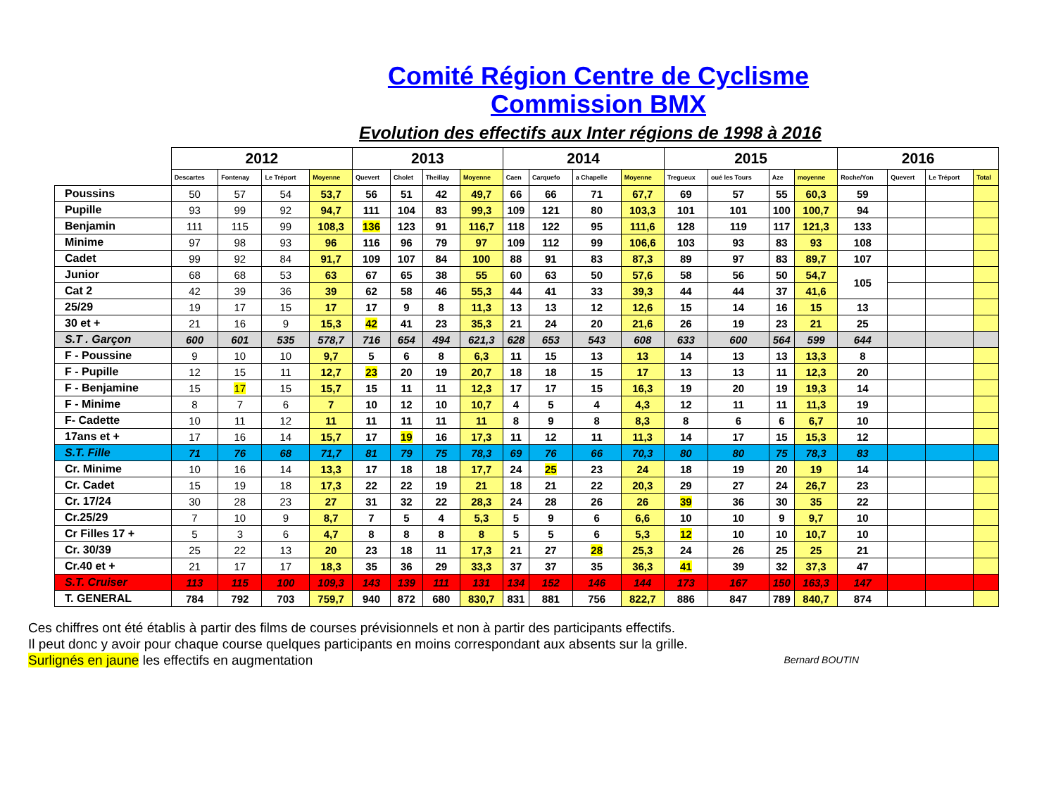Comité Région Centre de Cyclisme
Commission BMX
Evolution des effectifs aux Inter régions de 1998 à 2016
| | 2012 | | | | 2013 | | | | 2014 | | | | 2015 | | | | 2016 | | | |
| --- | --- | --- | --- | --- | --- | --- | --- | --- | --- | --- | --- | --- | --- | --- | --- | --- | --- | --- | --- | --- |
| | Descartes | Fontenay | Le Tréport | Moyenne | Quevert | Cholet | Theillay | Moyenne | Caen | Carquefo | a Chapelle | Moyenne | Tregueux | oué les Tours | Aze | moyenne | Roche/Yon | Quevert | Le Tréport | Total |
| Poussins | 50 | 57 | 54 | 53,7 | 56 | 51 | 42 | 49,7 | 66 | 66 | 71 | 67,7 | 69 | 57 | 55 | 60,3 | 59 | | | |
| Pupille | 93 | 99 | 92 | 94,7 | 111 | 104 | 83 | 99,3 | 109 | 121 | 80 | 103,3 | 101 | 101 | 100 | 100,7 | 94 | | | |
| Benjamin | 111 | 115 | 99 | 108,3 | 136 | 123 | 91 | 116,7 | 118 | 122 | 95 | 111,6 | 128 | 119 | 117 | 121,3 | 133 | | | |
| Minime | 97 | 98 | 93 | 96 | 116 | 96 | 79 | 97 | 109 | 112 | 99 | 106,6 | 103 | 93 | 83 | 93 | 108 | | | |
| Cadet | 99 | 92 | 84 | 91,7 | 109 | 107 | 84 | 100 | 88 | 91 | 83 | 87,3 | 89 | 97 | 83 | 89,7 | 107 | | | |
| Junior | 68 | 68 | 53 | 63 | 67 | 65 | 38 | 55 | 60 | 63 | 50 | 57,6 | 58 | 56 | 50 | 54,7 | 105 | | | |
| Cat 2 | 42 | 39 | 36 | 39 | 62 | 58 | 46 | 55,3 | 44 | 41 | 33 | 39,3 | 44 | 44 | 37 | 41,6 | | | | |
| 25/29 | 19 | 17 | 15 | 17 | 17 | 9 | 8 | 11,3 | 13 | 13 | 12 | 12,6 | 15 | 14 | 16 | 15 | 13 | | | |
| 30 et + | 21 | 16 | 9 | 15,3 | 42 | 41 | 23 | 35,3 | 21 | 24 | 20 | 21,6 | 26 | 19 | 23 | 21 | 25 | | | |
| S.T . Garçon | 600 | 601 | 535 | 578,7 | 716 | 654 | 494 | 621,3 | 628 | 653 | 543 | 608 | 633 | 600 | 564 | 599 | 644 | | | |
| F - Poussine | 9 | 10 | 10 | 9,7 | 5 | 6 | 8 | 6,3 | 11 | 15 | 13 | 13 | 14 | 13 | 13 | 13,3 | 8 | | | |
| F - Pupille | 12 | 15 | 11 | 12,7 | 23 | 20 | 19 | 20,7 | 18 | 18 | 15 | 17 | 13 | 13 | 11 | 12,3 | 20 | | | |
| F - Benjamine | 15 | 17 | 15 | 15,7 | 15 | 11 | 11 | 12,3 | 17 | 17 | 15 | 16,3 | 19 | 20 | 19 | 19,3 | 14 | | | |
| F - Minime | 8 | 7 | 6 | 7 | 10 | 12 | 10 | 10,7 | 4 | 5 | 4 | 4,3 | 12 | 11 | 11 | 11,3 | 19 | | | |
| F- Cadette | 10 | 11 | 12 | 11 | 11 | 11 | 11 | 11 | 8 | 9 | 8 | 8,3 | 8 | 6 | 6 | 6,7 | 10 | | | |
| 17ans et + | 17 | 16 | 14 | 15,7 | 17 | 19 | 16 | 17,3 | 11 | 12 | 11 | 11,3 | 14 | 17 | 15 | 15,3 | 12 | | | |
| S.T. Fille | 71 | 76 | 68 | 71,7 | 81 | 79 | 75 | 78,3 | 69 | 76 | 66 | 70,3 | 80 | 80 | 75 | 78,3 | 83 | | | |
| Cr. Minime | 10 | 16 | 14 | 13,3 | 17 | 18 | 18 | 17,7 | 24 | 25 | 23 | 24 | 18 | 19 | 20 | 19 | 14 | | | |
| Cr. Cadet | 15 | 19 | 18 | 17,3 | 22 | 22 | 19 | 21 | 18 | 21 | 22 | 20,3 | 29 | 27 | 24 | 26,7 | 23 | | | |
| Cr. 17/24 | 30 | 28 | 23 | 27 | 31 | 32 | 22 | 28,3 | 24 | 28 | 26 | 26 | 39 | 36 | 30 | 35 | 22 | | | |
| Cr.25/29 | 7 | 10 | 9 | 8,7 | 7 | 5 | 4 | 5,3 | 5 | 9 | 6 | 6,6 | 10 | 10 | 9 | 9,7 | 10 | | | |
| Cr Filles 17 + | 5 | 3 | 6 | 4,7 | 8 | 8 | 8 | 8 | 5 | 5 | 6 | 5,3 | 12 | 10 | 10 | 10,7 | 10 | | | |
| Cr. 30/39 | 25 | 22 | 13 | 20 | 23 | 18 | 11 | 17,3 | 21 | 27 | 28 | 25,3 | 24 | 26 | 25 | 25 | 21 | | | |
| Cr.40 et + | 21 | 17 | 17 | 18,3 | 35 | 36 | 29 | 33,3 | 37 | 37 | 35 | 36,3 | 41 | 39 | 32 | 37,3 | 47 | | | |
| S.T. Cruiser | 113 | 115 | 100 | 109,3 | 143 | 139 | 111 | 131 | 134 | 152 | 146 | 144 | 173 | 167 | 150 | 163,3 | 147 | | | |
| T. GENERAL | 784 | 792 | 703 | 759,7 | 940 | 872 | 680 | 830,7 | 831 | 881 | 756 | 822,7 | 886 | 847 | 789 | 840,7 | 874 | | | |
Ces chiffres ont été établis à partir des films de courses prévisionnels et non à partir des participants effectifs.
Il peut donc y avoir pour chaque course quelques participants en moins correspondant aux absents sur la grille.
Bernard BOUTIN Surlignés en jaune les effectifs en augmentation